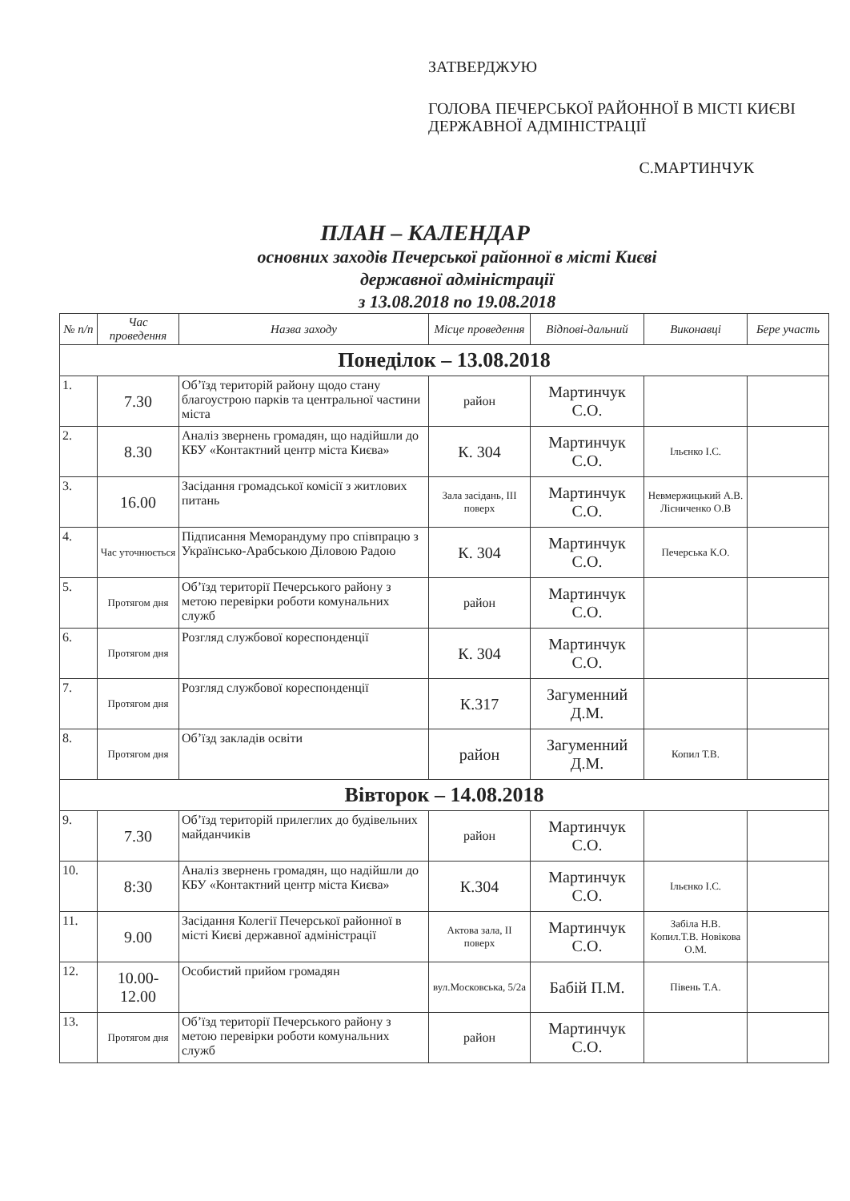ЗАТВЕРДЖУЮ
ГОЛОВА ПЕЧЕРСЬКОЇ РАЙОННОЇ В МІСТІ КИЄВІ ДЕРЖАВНОЇ АДМІНІСТРАЦІЇ
С.МАРТИНЧУК
ПЛАН – КАЛЕНДАР
основних заходів Печерської районної в місті Києві
державної адміністрації
з 13.08.2018 по 19.08.2018
| № п/п | Час проведення | Назва заходу | Місце проведення | Відпові-дальний | Виконавці | Бере участь |
| --- | --- | --- | --- | --- | --- | --- |
| Понеділок – 13.08.2018 | | | | | | |
| 1. | 7.30 | Об’їзд територій району щодо стану благоустрою парків та центральної частини міста | район | Мартинчук С.О. | | |
| 2. | 8.30 | Аналіз звернень громадян, що надійшли до КБУ «Контактний центр міста Києва» | К. 304 | Мартинчук С.О. | Ільєнко І.С. | |
| 3. | 16.00 | Засідання громадської комісії з житлових питань | Зала засідань, ІІІ поверх | Мартинчук С.О. | Невмержицький А.В. Лісниченко О.В | |
| 4. | Час уточнюється | Підписання Меморандуму про співпрацю з Українсько-Арабською Діловою Радою | К. 304 | Мартинчук С.О. | Печерська К.О. | |
| 5. | Протягом дня | Об’їзд території Печерського району з метою перевірки роботи комунальних служб | район | Мартинчук С.О. | | |
| 6. | Протягом дня | Розгляд службової кореспонденції | К. 304 | Мартинчук С.О. | | |
| 7. | Протягом дня | Розгляд службової кореспонденції | К.317 | Загуменний Д.М. | | |
| 8. | Протягом дня | Об’їзд закладів освіти | район | Загуменний Д.М. | Копил Т.В. | |
| Вівторок – 14.08.2018 | | | | | | |
| 9. | 7.30 | Об’їзд територій прилеглих до будівельних майданчиків | район | Мартинчук С.О. | | |
| 10. | 8:30 | Аналіз звернень громадян, що надійшли до КБУ «Контактний центр міста Києва» | К.304 | Мартинчук С.О. | Ільєнко І.С. | |
| 11. | 9.00 | Засідання Колегії Печерської районної в місті Києві державної адміністрації | Актова зала, ІІ поверх | Мартинчук С.О. | Забіла Н.В. Копил.Т.В. Новікова О.М. | |
| 12. | 10.00-12.00 | Особистий прийом громадян | вул.Московська, 5/2а | Бабій П.М. | Півень Т.А. | |
| 13. | Протягом дня | Об’їзд території Печерського району з метою перевірки роботи комунальних служб | район | Мартинчук С.О. | | |